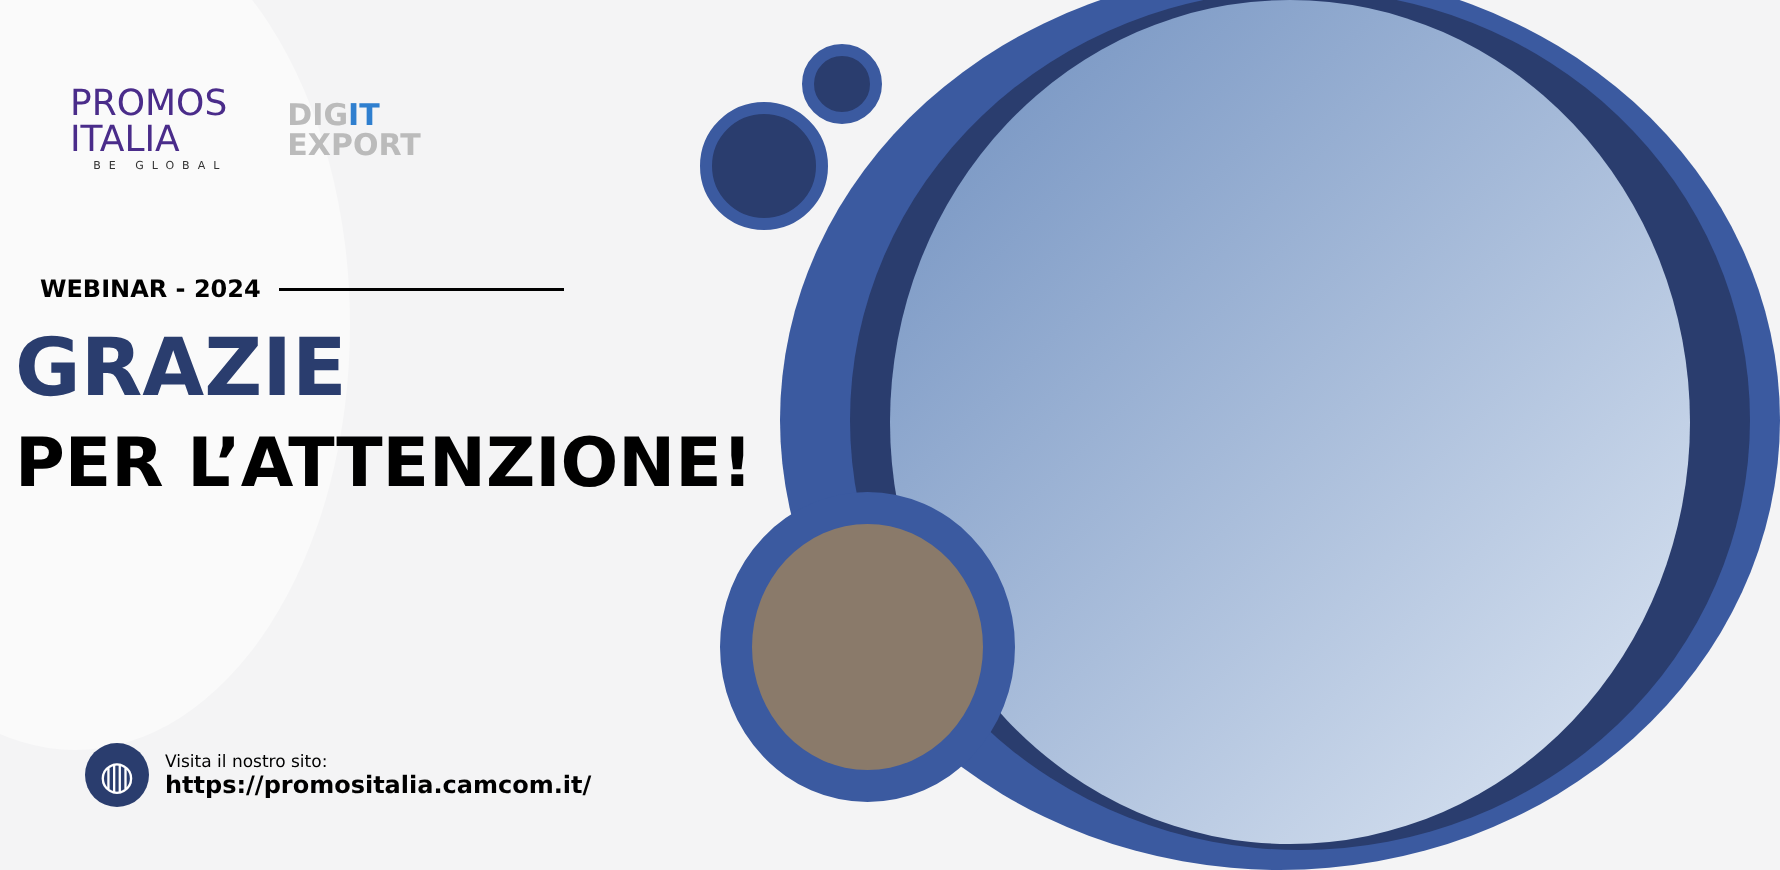PROMOS
ITALIA
BE GLOBAL
DIGIT
EXPORT
WEBINAR - 2024
GRAZIE
PER L’ATTENZIONE!
◍
Visita il nostro sito:
https://promositalia.camcom.it/